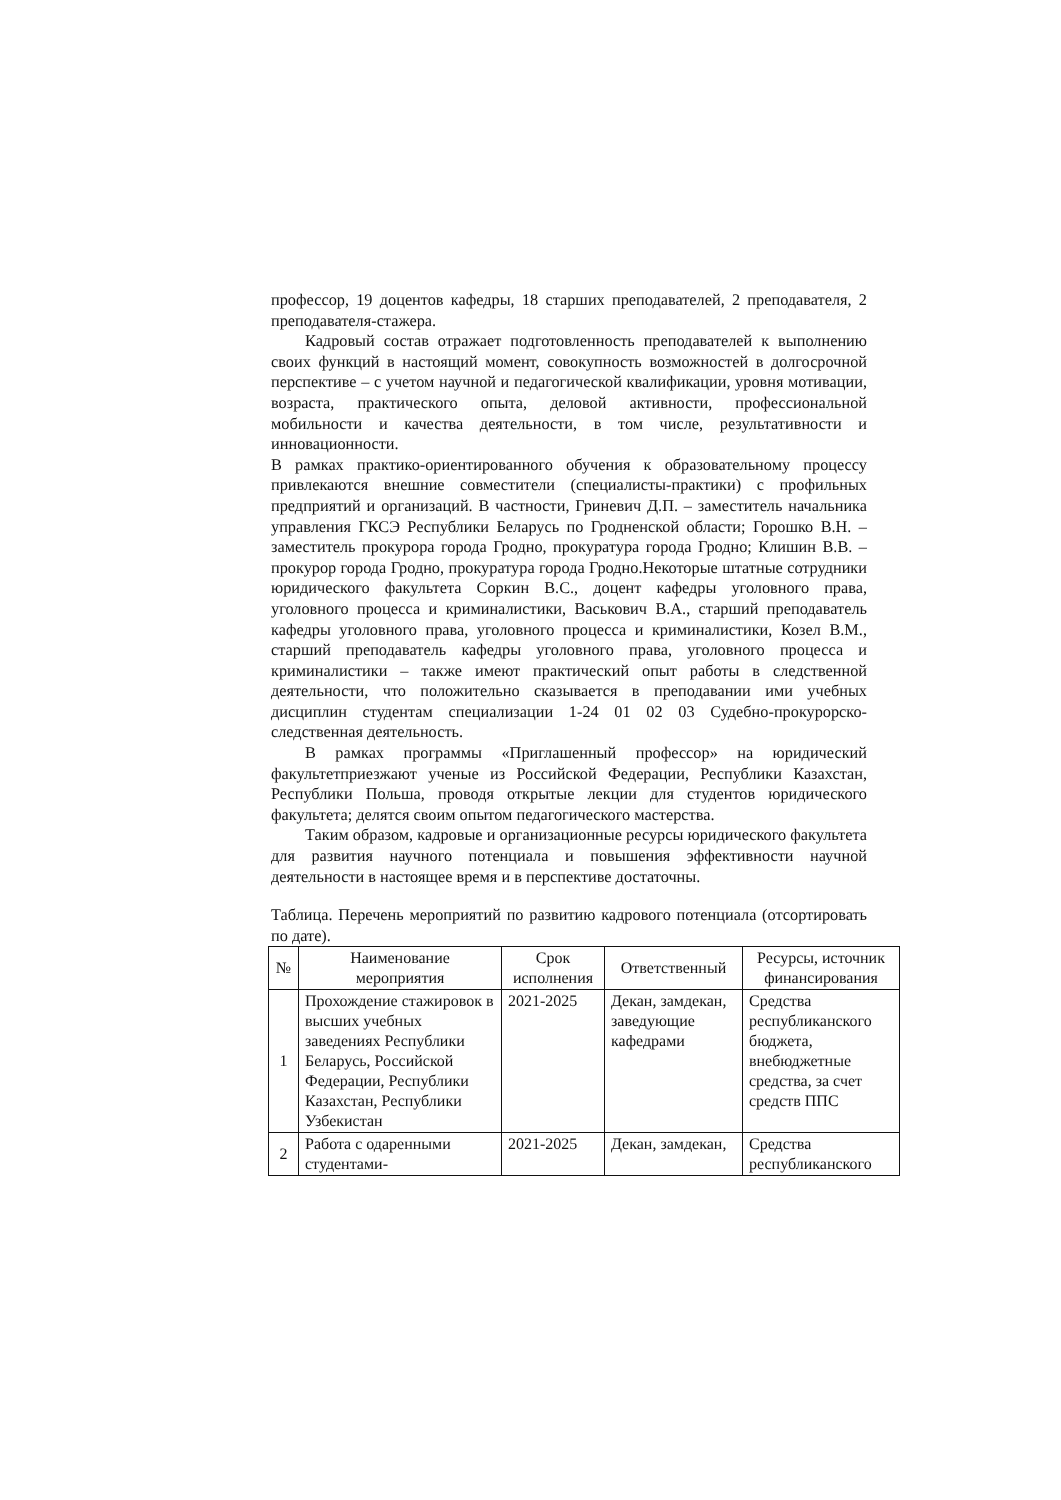профессор, 19 доцентов кафедры, 18 старших преподавателей, 2 преподавателя, 2 преподавателя-стажера.
Кадровый состав отражает подготовленность преподавателей к выполнению своих функций в настоящий момент, совокупность возможностей в долгосрочной перспективе – с учетом научной и педагогической квалификации, уровня мотивации, возраста, практического опыта, деловой активности, профессиональной мобильности и качества деятельности, в том числе, результативности и инновационности.
В рамках практико-ориентированного обучения к образовательному процессу привлекаются внешние совместители (специалисты-практики) с профильных предприятий и организаций. В частности, Гриневич Д.П. – заместитель начальника управления ГКСЭ Республики Беларусь по Гродненской области; Горошко В.Н. – заместитель прокурора города Гродно, прокуратура города Гродно; Клишин В.В. – прокурор города Гродно, прокуратура города Гродно.Некоторые штатные сотрудники юридического факультета Соркин В.С., доцент кафедры уголовного права, уголовного процесса и криминалистики, Васькович В.А., старший преподаватель кафедры уголовного права, уголовного процесса и криминалистики, Козел В.М., старший преподаватель кафедры уголовного права, уголовного процесса и криминалистики – также имеют практический опыт работы в следственной деятельности, что положительно сказывается в преподавании ими учебных дисциплин студентам специализации 1-24 01 02 03 Судебно-прокурорско-следственная деятельность.
В рамках программы «Приглашенный профессор» на юридический факультетприезжают ученые из Российской Федерации, Республики Казахстан, Республики Польша, проводя открытые лекции для студентов юридического факультета; делятся своим опытом педагогического мастерства.
Таким образом, кадровые и организационные ресурсы юридического факультета для развития научного потенциала и повышения эффективности научной деятельности в настоящее время и в перспективе достаточны.
Таблица. Перечень мероприятий по развитию кадрового потенциала (отсортировать по дате).
| № | Наименование мероприятия | Срок исполнения | Ответственный | Ресурсы, источник финансирования |
| --- | --- | --- | --- | --- |
| 1 | Прохождение стажировок в высших учебных заведениях Республики Беларусь, Российской Федерации, Республики Казахстан, Республики Узбекистан | 2021-2025 | Декан, замдекан, заведующие кафедрами | Средства республиканского бюджета, внебюджетные средства, за счет средств ППС |
| 2 | Работа с одаренными студентами- | 2021-2025 | Декан, замдекан, | Средства республиканского |